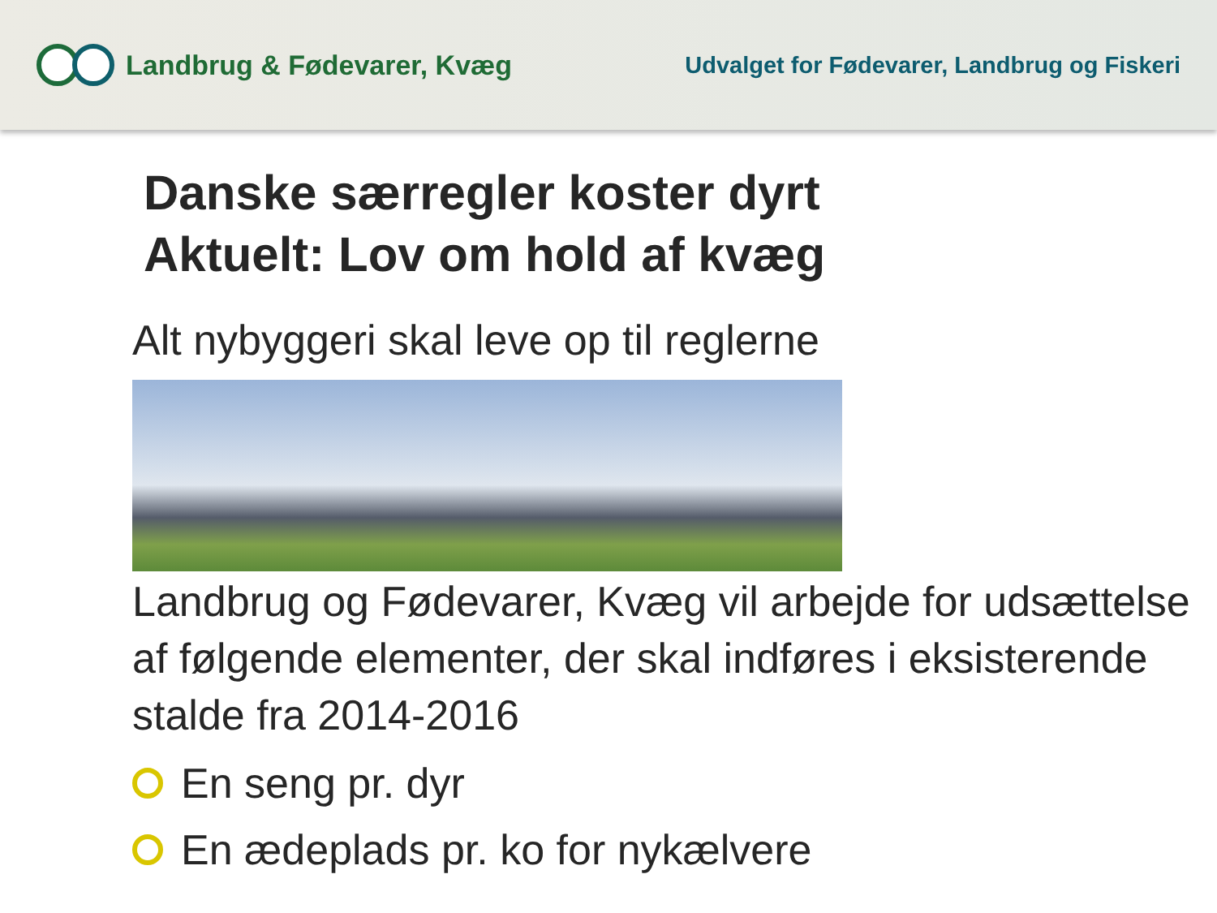Landbrug & Fødevarer, Kvæg
Udvalget for Fødevarer, Landbrug og Fiskeri
Danske særregler koster dyrt
Aktuelt: Lov om hold af kvæg
Alt nybyggeri skal leve op til reglerne
Landbrug og Fødevarer, Kvæg vil arbejde for udsættelse af følgende elementer, der skal indføres i eksisterende stalde fra 2014-2016
En seng pr. dyr
En ædeplads pr. ko for nykælvere